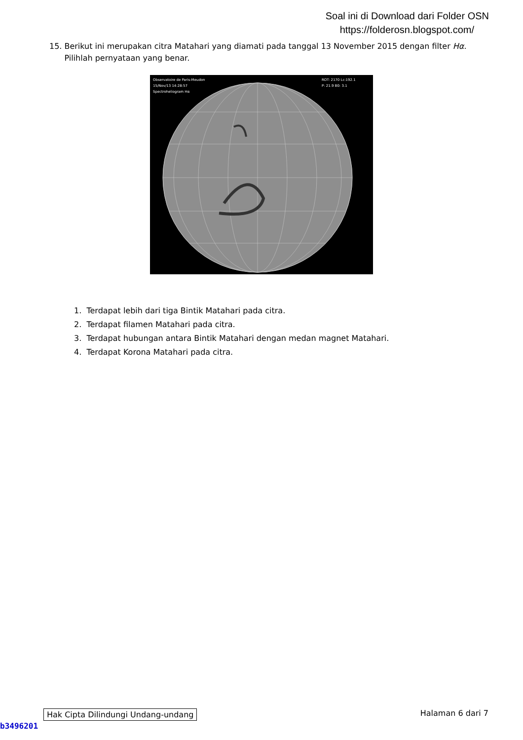Soal ini di Download dari Folder OSN
https://folderosn.blogspot.com/
15. Berikut ini merupakan citra Matahari yang diamati pada tanggal 13 November 2015 dengan filter Hα. Pilihlah pernyataan yang benar.
Observatoire de Paris-Meudon
15/Nov/13 14:28:57
Spectroheliogram Hα
ROT: 2170 Lc:192.1
P: 21.9 B0: 3.1
1. Terdapat lebih dari tiga Bintik Matahari pada citra.
2. Terdapat filamen Matahari pada citra.
3. Terdapat hubungan antara Bintik Matahari dengan medan magnet Matahari.
4. Terdapat Korona Matahari pada citra.
Hak Cipta Dilindungi Undang-undang Halaman 6 dari 7
b3496201